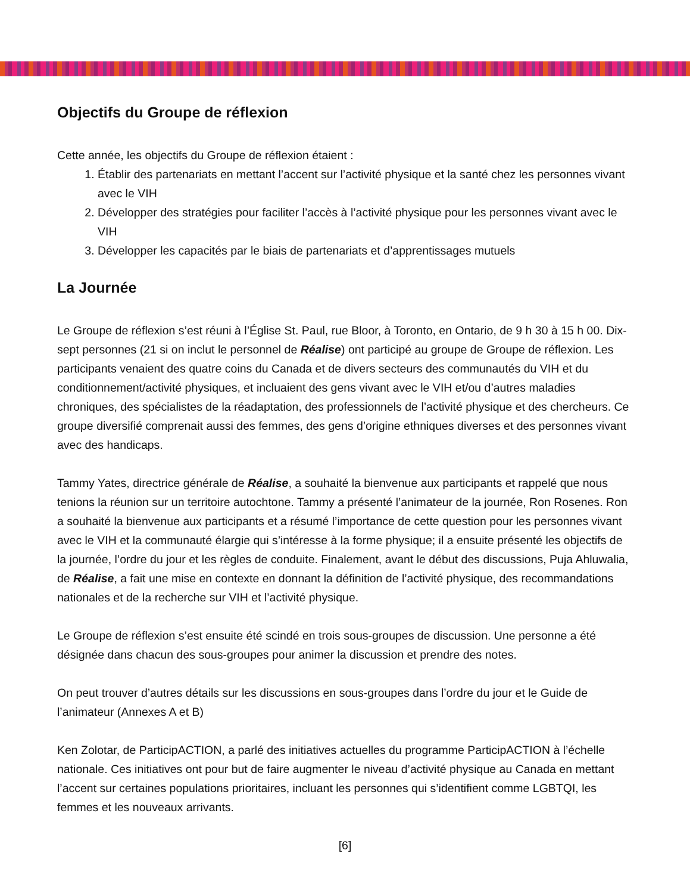Objectifs du Groupe de réflexion
Cette année, les objectifs du Groupe de réflexion étaient :
1. Établir des partenariats en mettant l’accent sur l’activité physique et la santé chez les personnes vivant avec le VIH
2. Développer des stratégies pour faciliter l’accès à l’activité physique pour les personnes vivant avec le VIH
3. Développer les capacités par le biais de partenariats et d’apprentissages mutuels
La Journée
Le Groupe de réflexion s’est réuni à l’Église St. Paul, rue Bloor, à Toronto, en Ontario, de 9 h 30 à 15 h 00. Dix-sept personnes (21 si on inclut le personnel de Réalise) ont participé au groupe de Groupe de réflexion. Les participants venaient des quatre coins du Canada et de divers secteurs des communautés du VIH et du conditionnement/activité physiques, et incluaient des gens vivant avec le VIH et/ou d’autres maladies chroniques, des spécialistes de la réadaptation, des professionnels de l’activité physique et des chercheurs. Ce groupe diversifié comprenait aussi des femmes, des gens d’origine ethniques diverses et des personnes vivant avec des handicaps.
Tammy Yates, directrice générale de Réalise, a souhaité la bienvenue aux participants et rappelé que nous tenions la réunion sur un territoire autochtone. Tammy a présenté l’animateur de la journée, Ron Rosenes. Ron a souhaité la bienvenue aux participants et a résumé l’importance de cette question pour les personnes vivant avec le VIH et la communauté élargie qui s’intéresse à la forme physique; il a ensuite présenté les objectifs de la journée, l’ordre du jour et les règles de conduite. Finalement, avant le début des discussions, Puja Ahluwalia, de Réalise, a fait une mise en contexte en donnant la définition de l’activité physique, des recommandations nationales et de la recherche sur VIH et l’activité physique.
Le Groupe de réflexion s’est ensuite été scindé en trois sous-groupes de discussion. Une personne a été désignée dans chacun des sous-groupes pour animer la discussion et prendre des notes.
On peut trouver d’autres détails sur les discussions en sous-groupes dans l’ordre du jour et le Guide de l’animateur (Annexes A et B)
Ken Zolotar, de ParticipACTION, a parlé des initiatives actuelles du programme ParticipACTION à l’échelle nationale. Ces initiatives ont pour but de faire augmenter le niveau d’activité physique au Canada en mettant l’accent sur certaines populations prioritaires, incluant les personnes qui s’identifient comme LGBTQI, les femmes et les nouveaux arrivants.
[6]